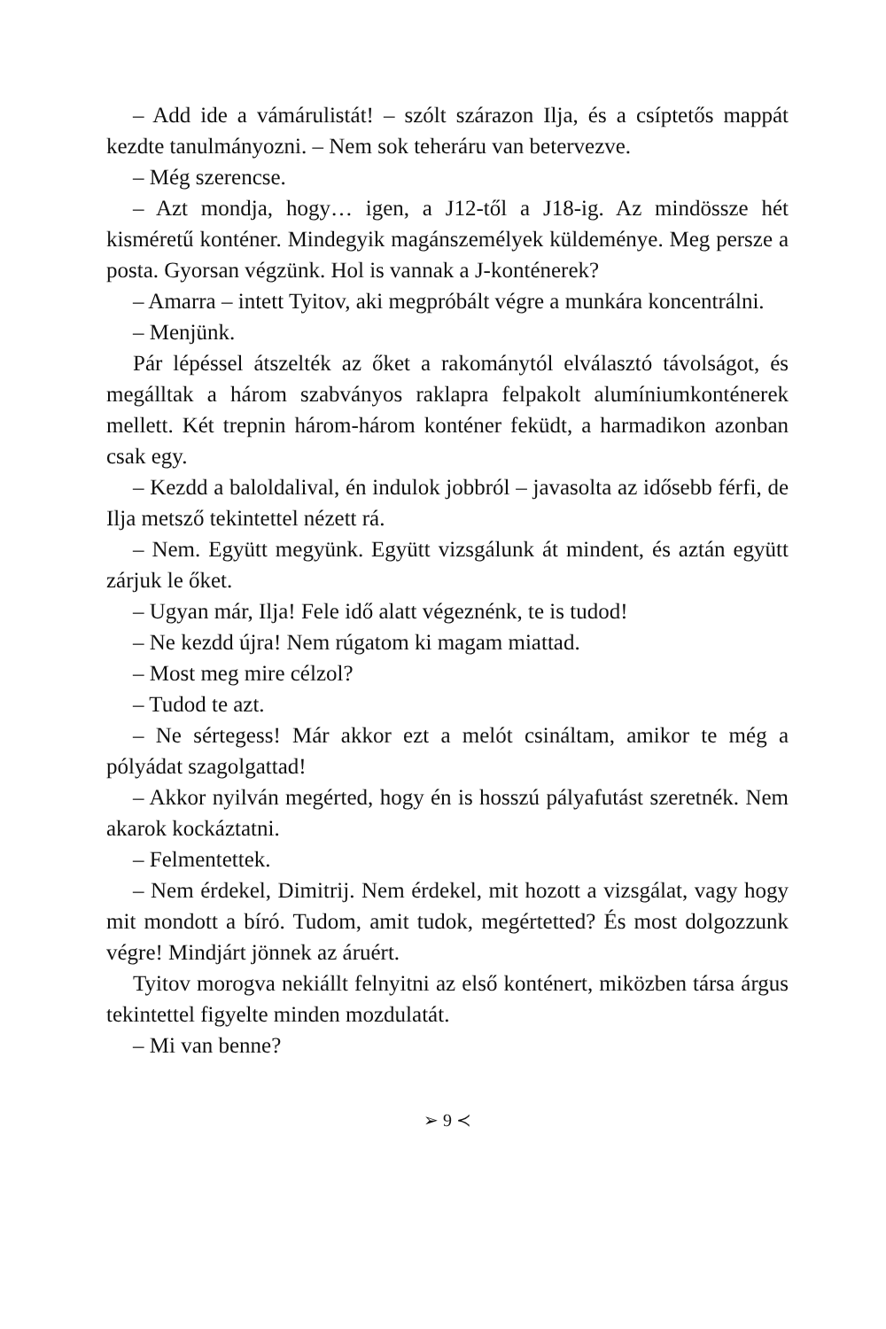– Add ide a vámárulistát! – szólt szárazon Ilja, és a csíptetős map­pát kezdte tanulmányozni. – Nem sok teheráru van betervezve.
– Még szerencse.
– Azt mondja, hogy… igen, a J12-től a J18-ig. Az mindössze hét kisméretű konténer. Mindegyik magánszemélyek küldeménye. Meg persze a posta. Gyorsan végzünk. Hol is vannak a J-konténe­rek?
– Amarra – intett Tyitov, aki megpróbált végre a munkára kon­centrálni.
– Menjünk.
Pár lépéssel átszelték az őket a rakománytól elválasztó távolságot, és megálltak a három szabványos raklapra felpakolt alumínium­konténerek mellett. Két trepnin három-három konténer feküdt, a harmadikon azonban csak egy.
– Kezdd a baloldalival, én indulok jobbról – javasolta az idősebb férfi, de Ilja metsző tekintettel nézett rá.
– Nem. Együtt megyünk. Együtt vizsgálunk át mindent, és az­tán együtt zárjuk le őket.
– Ugyan már, Ilja! Fele idő alatt végeznénk, te is tudod!
– Ne kezdd újra! Nem rúgatom ki magam miattad.
– Most meg mire célzol?
– Tudod te azt.
– Ne sértegess! Már akkor ezt a melót csináltam, amikor te még a pólyádat szagolgattad!
– Akkor nyilván megérted, hogy én is hosszú pályafutást szeret­nék. Nem akarok kockáztatni.
– Felmentettek.
– Nem érdekel, Dimitrij. Nem érdekel, mit hozott a vizsgálat, vagy hogy mit mondott a bíró. Tudom, amit tudok, megértetted? És most dolgozzunk végre! Mindjárt jönnek az áruért.
Tyitov morogva nekiállt felnyitni az első konténert, miközben társa árgus tekintettel figyelte minden mozdulatát.
– Mi van benne?
➢ 9 ≺